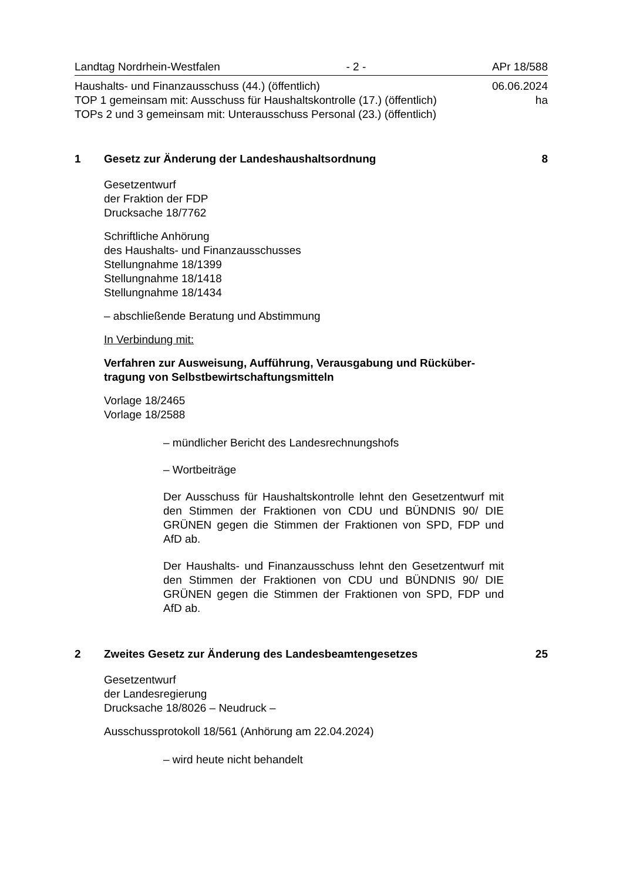Landtag Nordrhein-Westfalen - 2 - APr 18/588
Haushalts- und Finanzausschuss (44.) (öffentlich) 06.06.2024
TOP 1 gemeinsam mit: Ausschuss für Haushaltskontrolle (17.) (öffentlich) ha
TOPs 2 und 3 gemeinsam mit: Unterausschuss Personal (23.) (öffentlich)
1 Gesetz zur Änderung der Landeshaushaltsordnung 8
Gesetzentwurf
der Fraktion der FDP
Drucksache 18/7762
Schriftliche Anhörung
des Haushalts- und Finanzausschusses
Stellungnahme 18/1399
Stellungnahme 18/1418
Stellungnahme 18/1434
– abschließende Beratung und Abstimmung
In Verbindung mit:
Verfahren zur Ausweisung, Aufführung, Verausgabung und Rücküber-
tragung von Selbstbewirtschaftungsmitteln
Vorlage 18/2465
Vorlage 18/2588
– mündlicher Bericht des Landesrechnungshofs
– Wortbeiträge
Der Ausschuss für Haushaltskontrolle lehnt den Gesetzentwurf mit den Stimmen der Fraktionen von CDU und BÜNDNIS 90/ DIE GRÜNEN gegen die Stimmen der Fraktionen von SPD, FDP und AfD ab.
Der Haushalts- und Finanzausschuss lehnt den Gesetzentwurf mit den Stimmen der Fraktionen von CDU und BÜNDNIS 90/ DIE GRÜNEN gegen die Stimmen der Fraktionen von SPD, FDP und AfD ab.
2 Zweites Gesetz zur Änderung des Landesbeamtengesetzes 25
Gesetzentwurf
der Landesregierung
Drucksache 18/8026 – Neudruck –
Ausschussprotokoll 18/561 (Anhörung am 22.04.2024)
– wird heute nicht behandelt